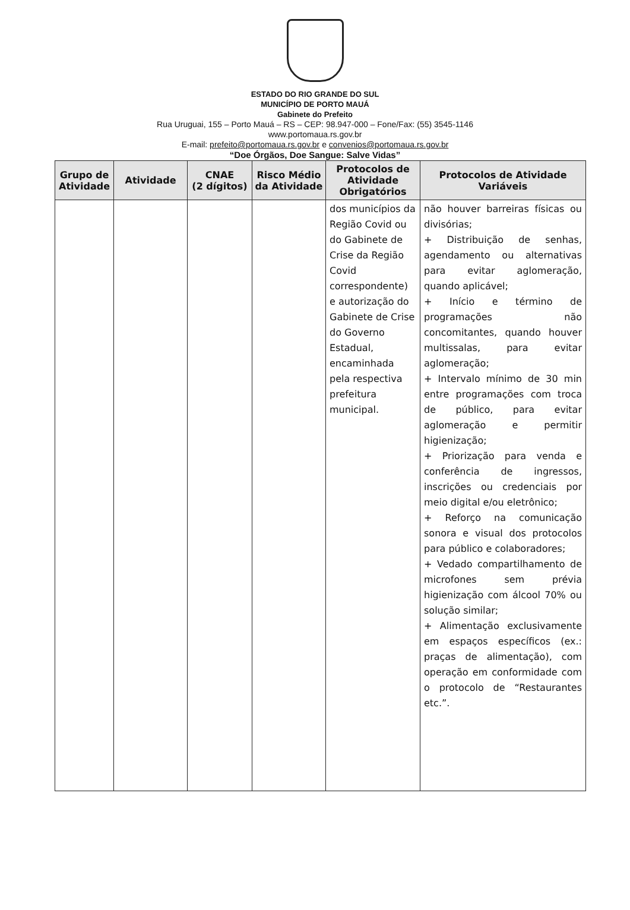ESTADO DO RIO GRANDE DO SUL
MUNICÍPIO DE PORTO MAUÁ
Gabinete do Prefeito
Rua Uruguai, 155 – Porto Mauá – RS – CEP: 98.947-000 – Fone/Fax: (55) 3545-1146
www.portomaua.rs.gov.br
E-mail: prefeito@portomaua.rs.gov.br e convenios@portomaua.rs.gov.br
“Doe Órgãos, Doe Sangue: Salve Vidas”
| Grupo de Atividade | Atividade | CNAE (2 dígitos) | Risco Médio da Atividade | Protocolos de Atividade Obrigatórios | Protocolos de Atividade Variáveis |
| --- | --- | --- | --- | --- | --- |
| | | | | dos municípios da Região Covid ou do Gabinete de Crise da Região Covid correspondente) e autorização do Gabinete de Crise do Governo Estadual, encaminhada pela respectiva prefeitura municipal. | não houver barreiras físicas ou divisórias; + Distribuição de senhas, agendamento ou alternativas para evitar aglomeração, quando aplicável; + Início e término de programações não concomitantes, quando houver multissalas, para evitar aglomeração; + Intervalo mínimo de 30 min entre programações com troca de público, para evitar aglomeração e permitir higienização; + Priorização para venda e conferência de ingressos, inscrições ou credenciais por meio digital e/ou eletrônico; + Reforço na comunicação sonora e visual dos protocolos para público e colaboradores; + Vedado compartilhamento de microfones sem prévia higienização com álcool 70% ou solução similar; + Alimentação exclusivamente em espaços específicos (ex.: praças de alimentação), com operação em conformidade com o protocolo de “Restaurantes etc.”. |